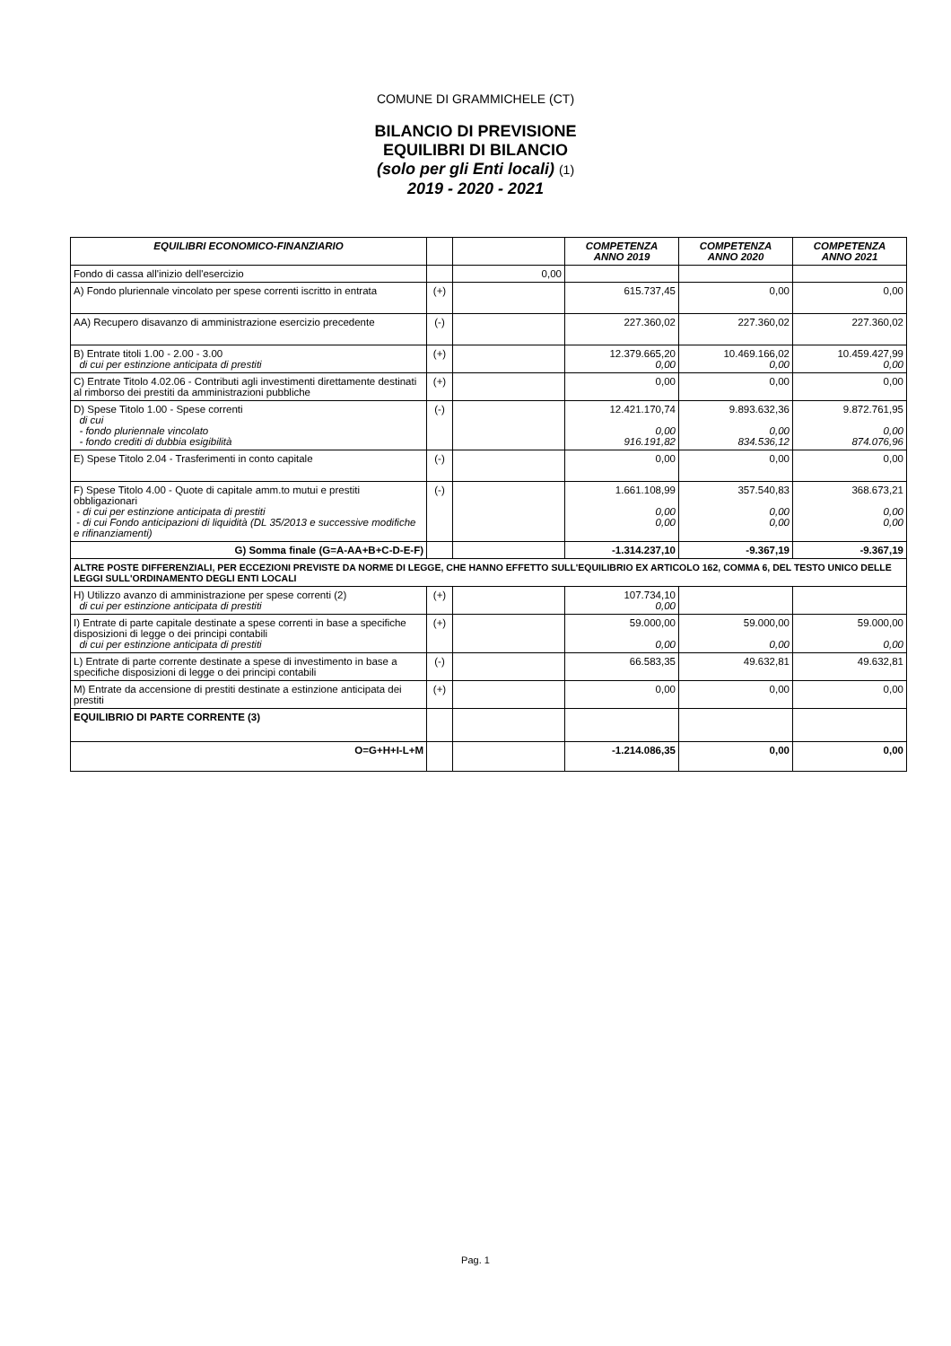COMUNE DI GRAMMICHELE (CT)
BILANCIO DI PREVISIONE
EQUILIBRI DI BILANCIO
(solo per gli Enti locali) (1)
2019 - 2020 - 2021
| EQUILIBRI ECONOMICO-FINANZIARIO | | | COMPETENZA ANNO 2019 | COMPETENZA ANNO 2020 | COMPETENZA ANNO 2021 |
| --- | --- | --- | --- | --- | --- |
| Fondo di cassa all'inizio dell'esercizio | | 0,00 | | | |
| A) Fondo pluriennale vincolato per spese correnti iscritto in entrata | (+) | | 615.737,45 | 0,00 | 0,00 |
| AA) Recupero disavanzo di amministrazione esercizio precedente | (-) | | 227.360,02 | 227.360,02 | 227.360,02 |
| B) Entrate titoli 1.00 - 2.00 - 3.00 di cui per estinzione anticipata di prestiti | (+) | | 12.379.665,20 0,00 | 10.469.166,02 0,00 | 10.459.427,99 0,00 |
| C) Entrate Titolo 4.02.06 - Contributi agli investimenti direttamente destinati al rimborso dei prestiti da amministrazioni pubbliche | (+) | | 0,00 | 0,00 | 0,00 |
| D) Spese Titolo 1.00 - Spese correnti di cui - fondo pluriennale vincolato - fondo crediti di dubbia esigibilità | (-) | | 12.421.170,74 0,00 916.191,82 | 9.893.632,36 0,00 834.536,12 | 9.872.761,95 0,00 874.076,96 |
| E) Spese Titolo 2.04 - Trasferimenti in conto capitale | (-) | | 0,00 | 0,00 | 0,00 |
| F) Spese Titolo 4.00 - Quote di capitale amm.to mutui e prestiti obbligazionari - di cui per estinzione anticipata di prestiti - di cui Fondo anticipazioni di liquidità (DL 35/2013 e successive modifiche e rifinanziamenti) | (-) | | 1.661.108,99 0,00 0,00 | 357.540,83 0,00 0,00 | 368.673,21 0,00 0,00 |
| G) Somma finale (G=A-AA+B+C-D-E-F) | | | -1.314.237,10 | -9.367,19 | -9.367,19 |
| ALTRE POSTE DIFFERENZIALI, PER ECCEZIONI PREVISTE DA NORME DI LEGGE, CHE HANNO EFFETTO SULL'EQUILIBRIO EX ARTICOLO 162, COMMA 6, DEL TESTO UNICO DELLE LEGGI SULL'ORDINAMENTO DEGLI ENTI LOCALI | | | | | |
| H) Utilizzo avanzo di amministrazione per spese correnti (2) di cui per estinzione anticipata di prestiti | (+) | | 107.734,10 0,00 | | |
| I) Entrate di parte capitale destinate a spese correnti in base a specifiche disposizioni di legge o dei principi contabili di cui per estinzione anticipata di prestiti | (+) | | 59.000,00 0,00 | 59.000,00 0,00 | 59.000,00 0,00 |
| L) Entrate di parte corrente destinate a spese di investimento in base a specifiche disposizioni di legge o dei principi contabili | (-) | | 66.583,35 | 49.632,81 | 49.632,81 |
| M) Entrate da accensione di prestiti destinate a estinzione anticipata dei prestiti | (+) | | 0,00 | 0,00 | 0,00 |
| EQUILIBRIO DI PARTE CORRENTE (3) | | | | | |
| O=G+H+I-L+M | | | -1.214.086,35 | 0,00 | 0,00 |
Pag. 1